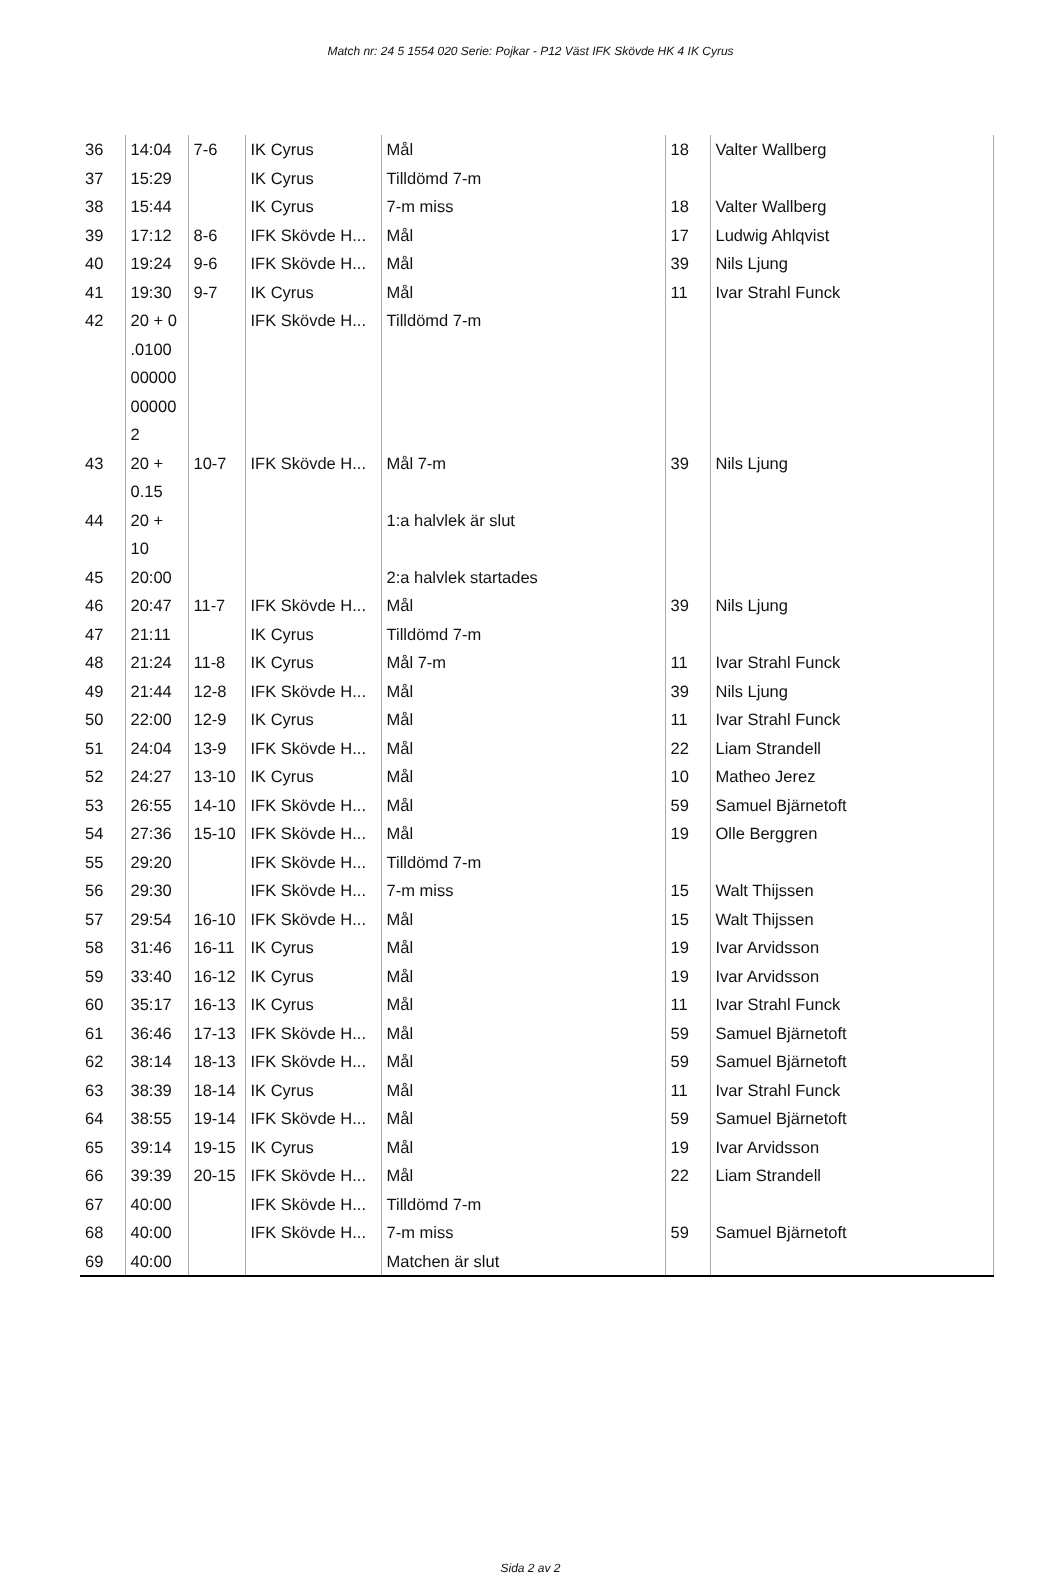Match nr: 24 5 1554 020 Serie: Pojkar - P12 Väst IFK Skövde HK 4 IK Cyrus
| 36 | 14:04 | 7-6 | IK Cyrus | Mål | 18 | Valter Wallberg |
| 37 | 15:29 | | IK Cyrus | Tilldömd 7-m | | |
| 38 | 15:44 | | IK Cyrus | 7-m miss | 18 | Valter Wallberg |
| 39 | 17:12 | 8-6 | IFK Skövde H... | Mål | 17 | Ludwig Ahlqvist |
| 40 | 19:24 | 9-6 | IFK Skövde H... | Mål | 39 | Nils Ljung |
| 41 | 19:30 | 9-7 | IK Cyrus | Mål | 11 | Ivar Strahl Funck |
| 42 | 20 + 0 .0100 00000 00000 2 | | IFK Skövde H... | Tilldömd 7-m | | |
| 43 | 20 + 0.15 | 10-7 | IFK Skövde H... | Mål 7-m | 39 | Nils Ljung |
| 44 | 20 + 10 | | | 1:a halvlek är slut | | |
| 45 | 20:00 | | | 2:a halvlek startades | | |
| 46 | 20:47 | 11-7 | IFK Skövde H... | Mål | 39 | Nils Ljung |
| 47 | 21:11 | | IK Cyrus | Tilldömd 7-m | | |
| 48 | 21:24 | 11-8 | IK Cyrus | Mål 7-m | 11 | Ivar Strahl Funck |
| 49 | 21:44 | 12-8 | IFK Skövde H... | Mål | 39 | Nils Ljung |
| 50 | 22:00 | 12-9 | IK Cyrus | Mål | 11 | Ivar Strahl Funck |
| 51 | 24:04 | 13-9 | IFK Skövde H... | Mål | 22 | Liam Strandell |
| 52 | 24:27 | 13-10 | IK Cyrus | Mål | 10 | Matheo Jerez |
| 53 | 26:55 | 14-10 | IFK Skövde H... | Mål | 59 | Samuel Bjärnetoft |
| 54 | 27:36 | 15-10 | IFK Skövde H... | Mål | 19 | Olle Berggren |
| 55 | 29:20 | | IFK Skövde H... | Tilldömd 7-m | | |
| 56 | 29:30 | | IFK Skövde H... | 7-m miss | 15 | Walt Thijssen |
| 57 | 29:54 | 16-10 | IFK Skövde H... | Mål | 15 | Walt Thijssen |
| 58 | 31:46 | 16-11 | IK Cyrus | Mål | 19 | Ivar Arvidsson |
| 59 | 33:40 | 16-12 | IK Cyrus | Mål | 19 | Ivar Arvidsson |
| 60 | 35:17 | 16-13 | IK Cyrus | Mål | 11 | Ivar Strahl Funck |
| 61 | 36:46 | 17-13 | IFK Skövde H... | Mål | 59 | Samuel Bjärnetoft |
| 62 | 38:14 | 18-13 | IFK Skövde H... | Mål | 59 | Samuel Bjärnetoft |
| 63 | 38:39 | 18-14 | IK Cyrus | Mål | 11 | Ivar Strahl Funck |
| 64 | 38:55 | 19-14 | IFK Skövde H... | Mål | 59 | Samuel Bjärnetoft |
| 65 | 39:14 | 19-15 | IK Cyrus | Mål | 19 | Ivar Arvidsson |
| 66 | 39:39 | 20-15 | IFK Skövde H... | Mål | 22 | Liam Strandell |
| 67 | 40:00 | | IFK Skövde H... | Tilldömd 7-m | | |
| 68 | 40:00 | | IFK Skövde H... | 7-m miss | 59 | Samuel Bjärnetoft |
| 69 | 40:00 | | | Matchen är slut | | |
Sida 2 av 2